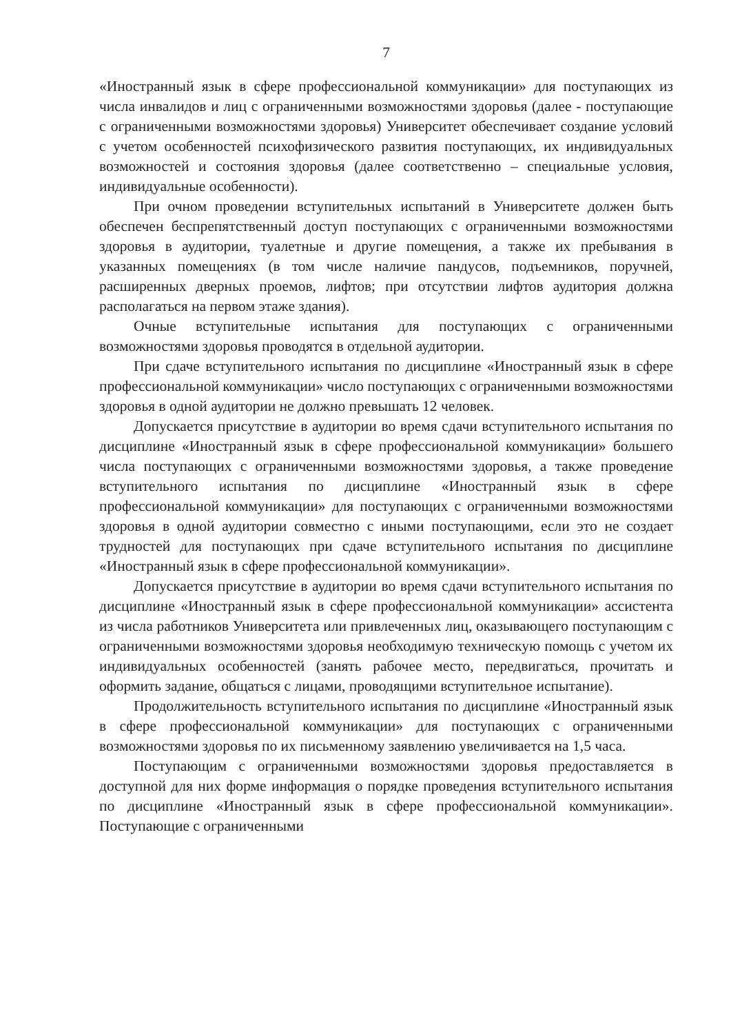7
«Иностранный язык в сфере профессиональной коммуникации» для поступающих из числа инвалидов и лиц с ограниченными возможностями здоровья (далее - поступающие с ограниченными возможностями здоровья) Университет обеспечивает создание условий с учетом особенностей психофизического развития поступающих, их индивидуальных возможностей и состояния здоровья (далее соответственно – специальные условия, индивидуальные особенности).
При очном проведении вступительных испытаний в Университете должен быть обеспечен беспрепятственный доступ поступающих с ограниченными возможностями здоровья в аудитории, туалетные и другие помещения, а также их пребывания в указанных помещениях (в том числе наличие пандусов, подъемников, поручней, расширенных дверных проемов, лифтов; при отсутствии лифтов аудитория должна располагаться на первом этаже здания).
Очные вступительные испытания для поступающих с ограниченными возможностями здоровья проводятся в отдельной аудитории.
При сдаче вступительного испытания по дисциплине «Иностранный язык в сфере профессиональной коммуникации» число поступающих с ограниченными возможностями здоровья в одной аудитории не должно превышать 12 человек.
Допускается присутствие в аудитории во время сдачи вступительного испытания по дисциплине «Иностранный язык в сфере профессиональной коммуникации» большего числа поступающих с ограниченными возможностями здоровья, а также проведение вступительного испытания по дисциплине «Иностранный язык в сфере профессиональной коммуникации» для поступающих с ограниченными возможностями здоровья в одной аудитории совместно с иными поступающими, если это не создает трудностей для поступающих при сдаче вступительного испытания по дисциплине «Иностранный язык в сфере профессиональной коммуникации».
Допускается присутствие в аудитории во время сдачи вступительного испытания по дисциплине «Иностранный язык в сфере профессиональной коммуникации» ассистента из числа работников Университета или привлеченных лиц, оказывающего поступающим с ограниченными возможностями здоровья необходимую техническую помощь с учетом их индивидуальных особенностей (занять рабочее место, передвигаться, прочитать и оформить задание, общаться с лицами, проводящими вступительное испытание).
Продолжительность вступительного испытания по дисциплине «Иностранный язык в сфере профессиональной коммуникации» для поступающих с ограниченными возможностями здоровья по их письменному заявлению увеличивается на 1,5 часа.
Поступающим с ограниченными возможностями здоровья предоставляется в доступной для них форме информация о порядке проведения вступительного испытания по дисциплине «Иностранный язык в сфере профессиональной коммуникации». Поступающие с ограниченными